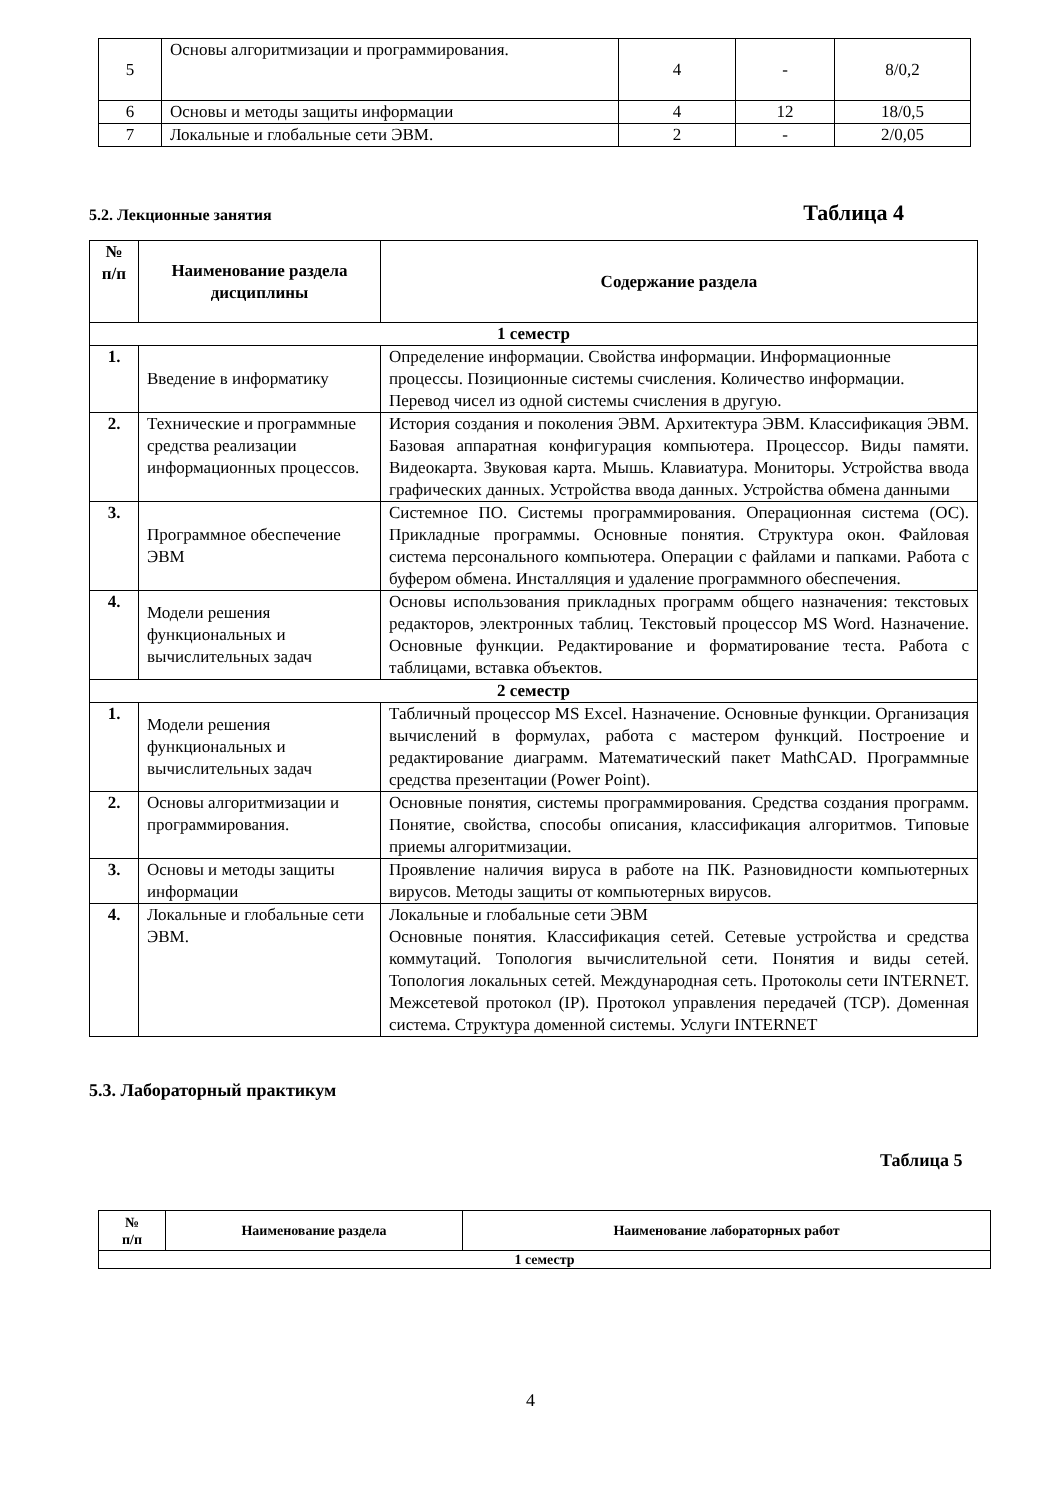| 5 | Основы алгоритмизации и программирования. | 4 | - | 8/0,2 |
| 6 | Основы и методы защиты информации | 4 | 12 | 18/0,5 |
| 7 | Локальные и глобальные сети ЭВМ. | 2 | - | 2/0,05 |
5.2. Лекционные занятия Таблица 4
| № п/п | Наименование раздела дисциплины | Содержание раздела |
| --- | --- | --- |
| 1 семестр | | |
| 1. | Введение в информатику | Определение информации. Свойства информации. Информационные процессы. Позиционные системы счисления. Количество информации. Перевод чисел из одной системы счисления в другую. |
| 2. | Технические и программные средства реализации информационных процессов. | История создания и поколения ЭВМ. Архитектура ЭВМ. Классификация ЭВМ. Базовая аппаратная конфигурация компьютера. Процессор. Виды памяти. Видеокарта. Звуковая карта. Мышь. Клавиатура. Мониторы. Устройства ввода графических данных. Устройства ввода данных. Устройства обмена данными |
| 3. | Программное обеспечение ЭВМ | Системное ПО. Системы программирования. Операционная система (ОС). Прикладные программы. Основные понятия. Структура окон. Файловая система персонального компьютера. Операции с файлами и папками. Работа с буфером обмена. Инсталляция и удаление программного обеспечения. |
| 4. | Модели решения функциональных и вычислительных задач | Основы использования прикладных программ общего назначения: текстовых редакторов, электронных таблиц. Текстовый процессор MS Word. Назначение. Основные функции. Редактирование и форматирование теста. Работа с таблицами, вставка объектов. |
| 2 семестр | | |
| 1. | Модели решения функциональных и вычислительных задач | Табличный процессор MS Excel. Назначение. Основные функции. Организация вычислений в формулах, работа с мастером функций. Построение и редактирование диаграмм. Математический пакет MathCAD. Программные средства презентации (Power Point). |
| 2. | Основы алгоритмизации и программирования. | Основные понятия, системы программирования. Средства создания программ. Понятие, свойства, способы описания, классификация алгоритмов. Типовые приемы алгоритмизации. |
| 3. | Основы и методы защиты информации | Проявление наличия вируса в работе на ПК. Разновидности компьютерных вирусов. Методы защиты от компьютерных вирусов. |
| 4. | Локальные и глобальные сети ЭВМ. | Локальные и глобальные сети ЭВМ Основные понятия. Классификация сетей. Сетевые устройства и средства коммутаций. Топология вычислительной сети. Понятия и виды сетей. Топология локальных сетей. Международная сеть. Протоколы сети INTERNET. Межсетевой протокол (IP). Протокол управления передачей (TCP). Доменная система. Структура доменной системы. Услуги INTERNET |
5.3. Лабораторный практикум
Таблица 5
| № п/п | Наименование раздела | Наименование лабораторных работ |
| --- | --- | --- |
| 1 семестр | | |
4